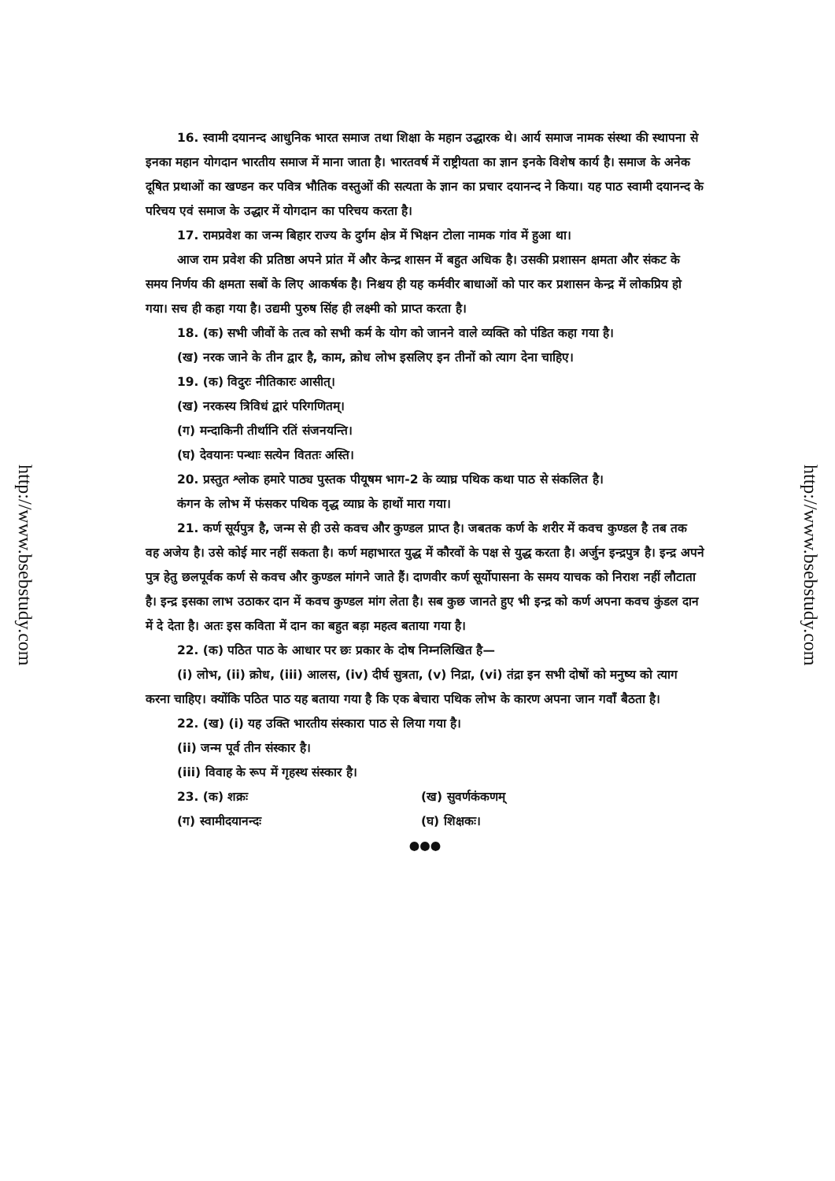http://www.bsebstudy.com
16. स्वामी दयानन्द आधुनिक भारत समाज तथा शिक्षा के महान उद्धारक थे। आर्य समाज नामक संस्था की स्थापना से इनका महान योगदान भारतीय समाज में माना जाता है। भारतवर्ष में राष्ट्रीयता का ज्ञान इनके विशेष कार्य है। समाज के अनेक दूषित प्रथाओं का खण्डन कर पवित्र भौतिक वस्तुओं की सत्यता के ज्ञान का प्रचार दयानन्द ने किया। यह पाठ स्वामी दयानन्द के परिचय एवं समाज के उद्धार में योगदान का परिचय करता है।
17. रामप्रवेश का जन्म बिहार राज्य के दुर्गम क्षेत्र में भिक्षन टोला नामक गांव में हुआ था।
आज राम प्रवेश की प्रतिष्ठा अपने प्रांत में और केन्द्र शासन में बहुत अधिक है। उसकी प्रशासन क्षमता और संकट के समय निर्णय की क्षमता सबों के लिए आकर्षक है। निश्चय ही यह कर्मवीर बाधाओं को पार कर प्रशासन केन्द्र में लोकप्रिय हो गया। सच ही कहा गया है। उद्यमी पुरुष सिंह ही लक्ष्मी को प्राप्त करता है।
18. (क) सभी जीवों के तत्व को सभी कर्म के योग को जानने वाले व्यक्ति को पंडित कहा गया है।
(ख) नरक जाने के तीन द्वार है, काम, क्रोध लोभ इसलिए इन तीनों को त्याग देना चाहिए।
19. (क) विदुरः नीतिकारः आसीत्।
(ख) नरकस्य त्रिविधं द्वारं परिगणितम्।
(ग) मन्दाकिनी तीर्थानि रतिं संजनयन्ति।
(घ) देवयानः पन्थाः सत्येन विततः अस्ति।
20. प्रस्तुत श्लोक हमारे पाठ्य पुस्तक पीयूषम भाग-2 के व्याघ्र पथिक कथा पाठ से संकलित है।
कंगन के लोभ में फंसकर पथिक वृद्ध व्याघ्र के हाथों मारा गया।
21. कर्ण सूर्यपुत्र है, जन्म से ही उसे कवच और कुण्डल प्राप्त है। जबतक कर्ण के शरीर में कवच कुण्डल है तब तक वह अजेय है। उसे कोई मार नहीं सकता है। कर्ण महाभारत युद्ध में कौरवों के पक्ष से युद्ध करता है। अर्जुन इन्द्रपुत्र है। इन्द्र अपने पुत्र हेतु छलपूर्वक कर्ण से कवच और कुण्डल मांगने जाते हैं। दाणवीर कर्ण सूर्योपासना के समय याचक को निराश नहीं लौटाता है। इन्द्र इसका लाभ उठाकर दान में कवच कुण्डल मांग लेता है। सब कुछ जानते हुए भी इन्द्र को कर्ण अपना कवच कुंडल दान में दे देता है। अतः इस कविता में दान का बहुत बड़ा महत्व बताया गया है।
22. (क) पठित पाठ के आधार पर छः प्रकार के दोष निम्नलिखित है—
(i) लोभ, (ii) क्रोध, (iii) आलस, (iv) दीर्घ सुत्रता, (v) निद्रा, (vi) तंद्रा इन सभी दोषों को मनुष्य को त्याग करना चाहिए। क्योंकि पठित पाठ यह बताया गया है कि एक बेचारा पथिक लोभ के कारण अपना जान गवाँ बैठता है।
22. (ख) (i) यह उक्ति भारतीय संस्कारा पाठ से लिया गया है।
(ii) जन्म पूर्व तीन संस्कार है।
(iii) विवाह के रूप में गृहस्थ संस्कार है।
23. (क) शक्रः (ख) सुवर्णकंकणम्
(ग) स्वामीदयानन्दः (घ) शिक्षकः।
●●●
http://www.bsebstudy.com